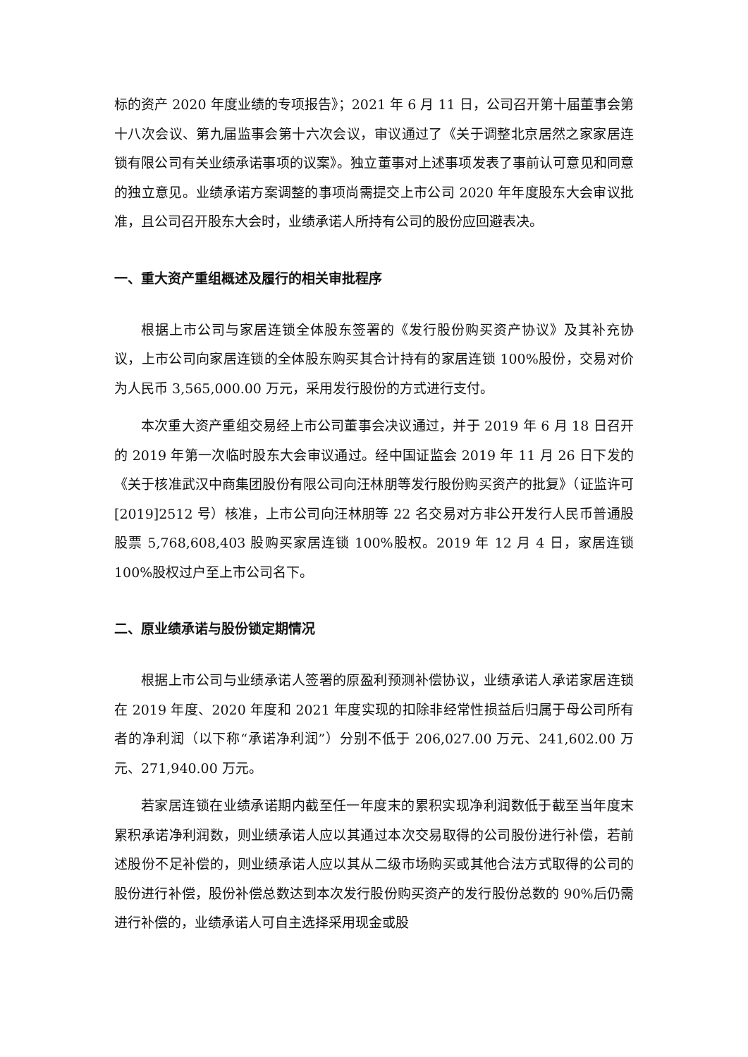标的资产 2020 年度业绩的专项报告》；2021 年 6 月 11 日，公司召开第十届董事会第十八次会议、第九届监事会第十六次会议，审议通过了《关于调整北京居然之家家居连锁有限公司有关业绩承诺事项的议案》。独立董事对上述事项发表了事前认可意见和同意的独立意见。业绩承诺方案调整的事项尚需提交上市公司 2020 年年度股东大会审议批准，且公司召开股东大会时，业绩承诺人所持有公司的股份应回避表决。
一、重大资产重组概述及履行的相关审批程序
根据上市公司与家居连锁全体股东签署的《发行股份购买资产协议》及其补充协议，上市公司向家居连锁的全体股东购买其合计持有的家居连锁 100%股份，交易对价为人民币 3,565,000.00 万元，采用发行股份的方式进行支付。
本次重大资产重组交易经上市公司董事会决议通过，并于 2019 年 6 月 18 日召开的 2019 年第一次临时股东大会审议通过。经中国证监会 2019 年 11 月 26 日下发的《关于核准武汉中商集团股份有限公司向汪林朋等发行股份购买资产的批复》（证监许可[2019]2512 号）核准，上市公司向汪林朋等 22 名交易对方非公开发行人民币普通股股票 5,768,608,403 股购买家居连锁 100%股权。2019 年 12 月 4 日，家居连锁 100%股权过户至上市公司名下。
二、原业绩承诺与股份锁定期情况
根据上市公司与业绩承诺人签署的原盈利预测补偿协议，业绩承诺人承诺家居连锁在 2019 年度、2020 年度和 2021 年度实现的扣除非经常性损益后归属于母公司所有者的净利润（以下称“承诺净利润”）分别不低于 206,027.00 万元、241,602.00 万元、271,940.00 万元。
若家居连锁在业绩承诺期内截至任一年度末的累积实现净利润数低于截至当年度末累积承诺净利润数，则业绩承诺人应以其通过本次交易取得的公司股份进行补偿，若前述股份不足补偿的，则业绩承诺人应以其从二级市场购买或其他合法方式取得的公司的股份进行补偿，股份补偿总数达到本次发行股份购买资产的发行股份总数的 90%后仍需进行补偿的，业绩承诺人可自主选择采用现金或股